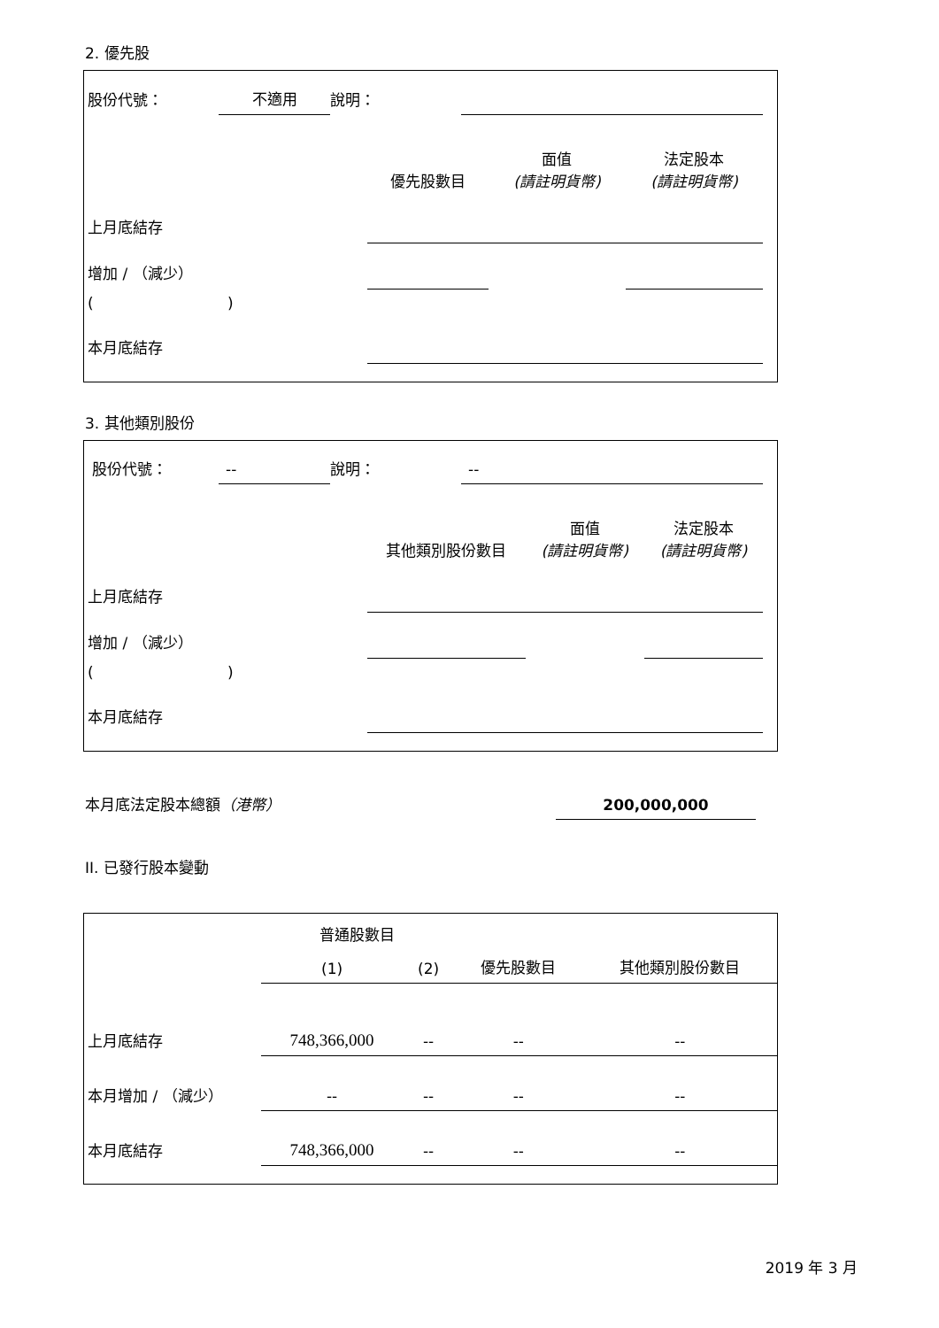2. 優先股
| 股份代號： | 不適用 | 說明： | |
| | 優先股數目 | 面值 (請註明貨幣) | 法定股本 (請註明貨幣) |
| --- | --- | --- | --- |
| 上月底結存 | | | |
| 增加 / （減少） | | | |
| ( ) | | | |
| 本月底結存 | | | |
3. 其他類別股份
| 股份代號： | -- | 說明： | -- |
| | 其他類別股份數目 | 面值 (請註明貨幣) | 法定股本 (請註明貨幣) |
| --- | --- | --- | --- |
| 上月底結存 | | | |
| 增加 / （減少） | | | |
| ( ) | | | |
| 本月底結存 | | | |
| 本月底法定股本總額 （港幣） | 200,000,000 |
II. 已發行股本變動
| | 普通股數目 | | | 其他類別股份數目 |
| --- | --- | --- | --- | --- |
| | (1) | (2) | 優先股數目 | |
| 上月底結存 | 748,366,000 | -- | -- | -- |
| 本月增加 / （減少） | -- | -- | -- | -- |
| 本月底結存 | 748,366,000 | -- | -- | -- |
2019 年 3 月